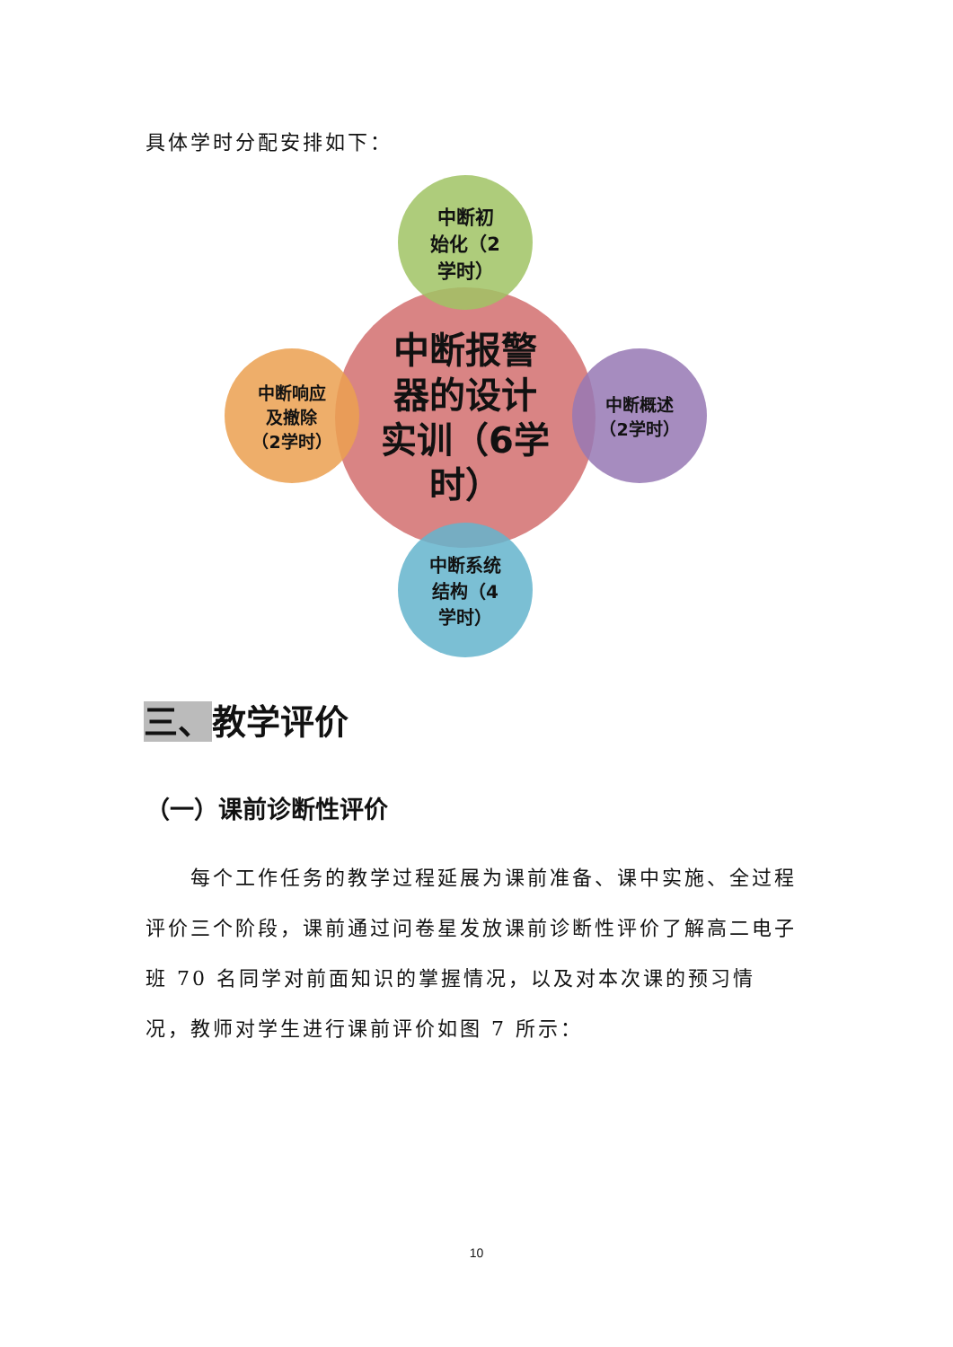具体学时分配安排如下：
中断报警
器的设计
实训（6学
时）
中断初
始化（2
学时）
中断响应
及撤除
（2学时）
中断概述
（2学时）
中断系统
结构（4
学时）
三、教学评价
（一）课前诊断性评价
  每个工作任务的教学过程延展为课前准备、课中实施、全过程评价三个阶段，课前通过问卷星发放课前诊断性评价了解高二电子班 70 名同学对前面知识的掌握情况，以及对本次课的预习情况，教师对学生进行课前评价如图 7 所示：
10